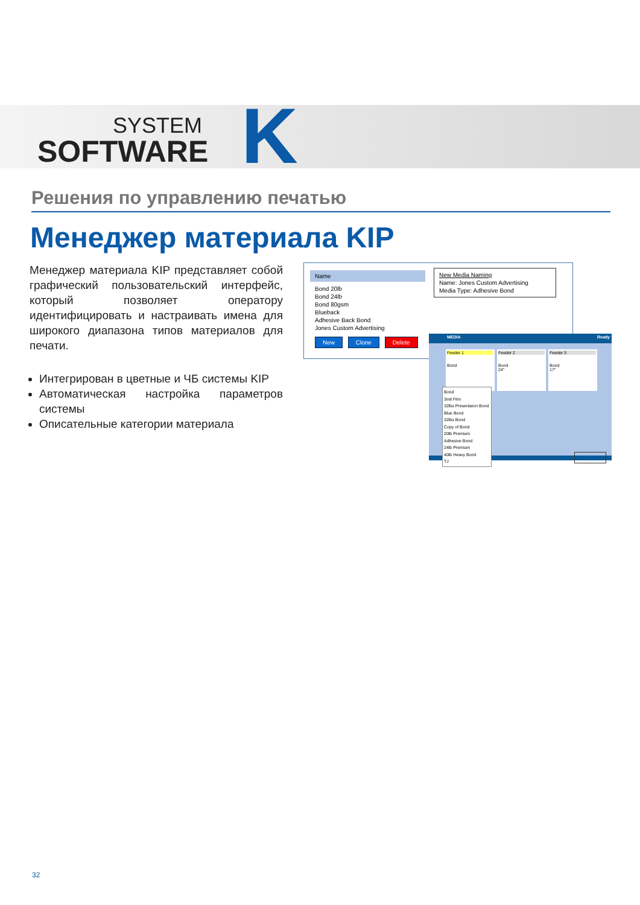SYSTEM
SOFTWARE
K
Решения по управлению печатью
Менеджер материала KIP
Менеджер материала KIP представляет собой графический пользовательский интерфейс, который позволяет оператору идентифицировать и настраивать имена для широкого диапазона типов материалов для печати.
Интегрирован в цветные и ЧБ системы KIP
Автоматическая настройка параметров системы
Описательные категории материала
Name
Bond 20lb
Bond 24lb
Bond 80gsm
Blueback
Adhesive Back Bond
Jones Custom Advertising
New Clone Delete
New Media Naming
Name: Jones Custom Advertising
Media Type: Adhesive Bond
MEDIA Ready
Feeder 1
Bond
Feeder 2
Bond
24"
Feeder 3
Bond
17"
Bond
3mil Film
32lbs Presentaion Bond
Blue Bond
32lbs Bond
Copy of Bond
20lb Premium
Adhesive Bond
24lb Premium
40lb Heavy Bond
TJ
OK
32